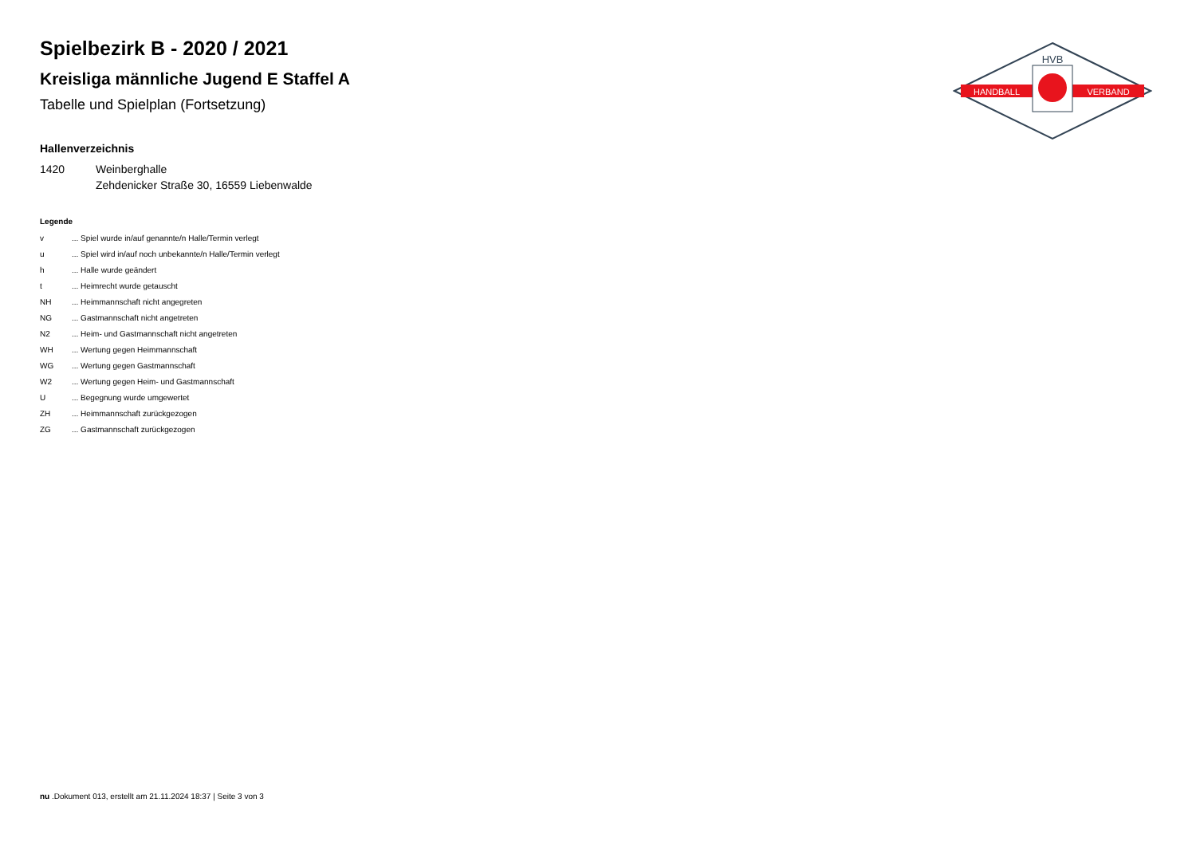HVB
HANDBALL
VERBAND
Spielbezirk B - 2020 / 2021
Kreisliga männliche Jugend E Staffel A
Tabelle und Spielplan (Fortsetzung)
Hallenverzeichnis
1420 Weinberghalle
Zehdenicker Straße 30, 16559 Liebenwalde
Legende
v... Spiel wurde in/auf genannte/n Halle/Termin verlegt
u... Spiel wird in/auf noch unbekannte/n Halle/Termin verlegt
h... Halle wurde geändert
t... Heimrecht wurde getauscht
NH... Heimmannschaft nicht angegreten
NG... Gastmannschaft nicht angetreten
N2... Heim- und Gastmannschaft nicht angetreten
WH... Wertung gegen Heimmannschaft
WG... Wertung gegen Gastmannschaft
W2... Wertung gegen Heim- und Gastmannschaft
U... Begegnung wurde umgewertet
ZH... Heimmannschaft zurückgezogen
ZG... Gastmannschaft zurückgezogen
nu .Dokument 013, erstellt am 21.11.2024 18:37 | Seite 3 von 3